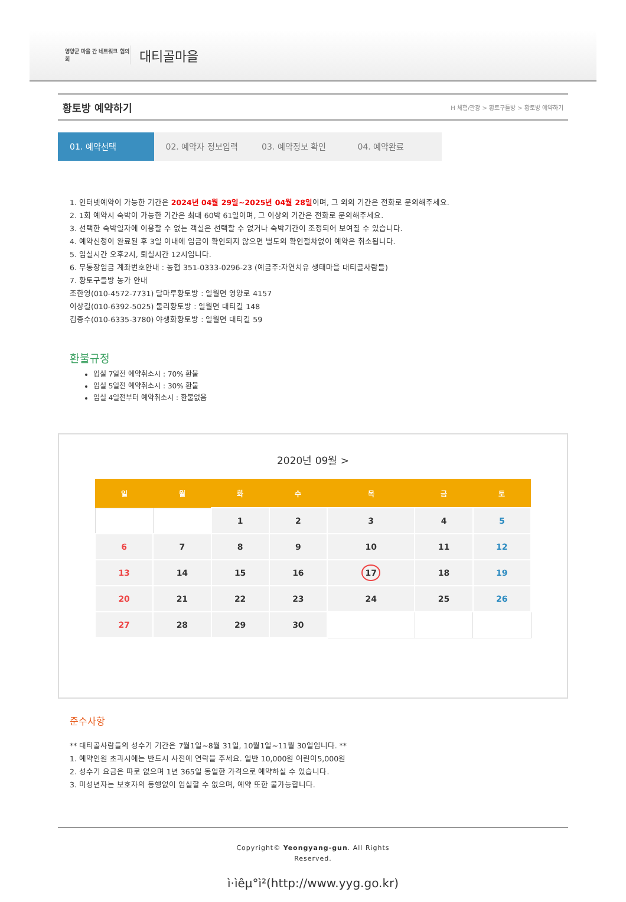영양군 마을 간 네트워크 협의회
대티골마을
황토방 예약하기
H 체험/관광 > 황토구들방 > 황토방 예약하기
01. 예약선택 02. 예약자 정보입력 03. 예약정보 확인 04. 예약완료
1. 인터넷예약이 가능한 기간은 2024년 04월 29일~2025년 04월 28일이며, 그 외의 기간은 전화로 문의해주세요.
2. 1회 예약시 숙박이 가능한 기간은 최대 60박 61일이며, 그 이상의 기간은 전화로 문의해주세요.
3. 선택한 숙박일자에 이용할 수 없는 객실은 선택할 수 없거나 숙박기간이 조정되어 보여질 수 있습니다.
4. 예약신청이 완료된 후 3일 이내에 입금이 확인되지 않으면 별도의 확인절차없이 예약은 취소됩니다.
5. 입실시간 오후2시, 퇴실시간 12시입니다.
6. 무통장입금 계좌번호안내 : 농협 351-0333-0296-23 (예금주:자연치유 생태마을 대티골사람들)
7. 황토구들방 농가 안내
조한영(010-4572-7731) 달마루황토방 : 일월면 영양로 4157
이상길(010-6392-5025) 둘리황토방 : 일월면 대티길 148
김종수(010-6335-3780) 야생화황토방 : 일월면 대티길 59
환불규정
입실 7일전 예약취소시 : 70% 환불
입실 5일전 예약취소시 : 30% 환불
입실 4일전부터 예약취소시 : 환불없음
2020년 09월 >
| 일 | 월 | 화 | 수 | 목 | 금 | 토 |
| --- | --- | --- | --- | --- | --- | --- |
| | | 1 | 2 | 3 | 4 | 5 |
| 6 | 7 | 8 | 9 | 10 | 11 | 12 |
| 13 | 14 | 15 | 16 | 17 | 18 | 19 |
| 20 | 21 | 22 | 23 | 24 | 25 | 26 |
| 27 | 28 | 29 | 30 | | | |
준수사항
** 대티골사람들의 성수기 기간은 7월1일~8월 31일, 10월1일~11월 30일입니다. **
1. 예약인원 초과시에는 반드시 사전에 연락을 주세요. 일반 10,000원 어린이5,000원
2. 성수기 요금은 따로 없으며 1년 365일 동일한 가격으로 예약하실 수 있습니다.
3. 미성년자는 보호자의 동행없이 입실할 수 없으며, 예약 또한 불가능합니다.
Copyright© Yeongyang-gun. All Rights
Reserved.
ì·ìêµ°ì²(http://www.yyg.go.kr)